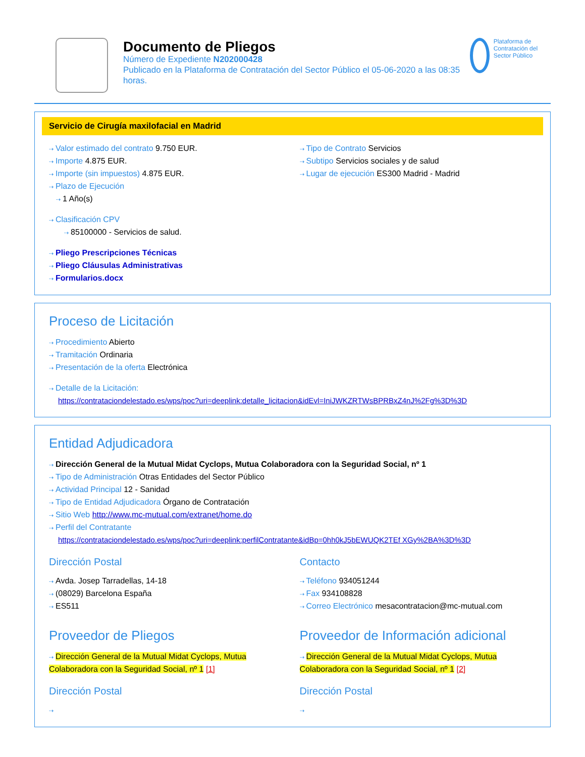Documento de Pliegos
Número de Expediente N202000428
Publicado en la Plataforma de Contratación del Sector Público el 05-06-2020 a las 08:35 horas.
Plataforma de Contratación del Sector Público
Servicio de Cirugía maxilofacial en Madrid
⇢ Valor estimado del contrato 9.750 EUR.
⇢ Importe 4.875 EUR.
⇢ Importe (sin impuestos) 4.875 EUR.
⇢ Plazo de Ejecución
⇢ 1 Año(s)
⇢ Clasificación CPV
⇢ 85100000 - Servicios de salud.
⇢ Pliego Prescripciones Técnicas
⇢ Pliego Cláusulas Administrativas
⇢ Formularios.docx
⇢ Tipo de Contrato Servicios
⇢ Subtipo Servicios sociales y de salud
⇢ Lugar de ejecución ES300 Madrid - Madrid
Proceso de Licitación
⇢ Procedimiento Abierto
⇢ Tramitación Ordinaria
⇢ Presentación de la oferta Electrónica
⇢ Detalle de la Licitación:
https://contrataciondelestado.es/wps/poc?uri=deeplink:detalle_licitacion&idEvl=IniJWKZRTWsBPRBxZ4nJ%2Fg%3D%3D
Entidad Adjudicadora
⇢ Dirección General de la Mutual Midat Cyclops, Mutua Colaboradora con la Seguridad Social, nº 1
⇢ Tipo de Administración Otras Entidades del Sector Público
⇢ Actividad Principal 12 - Sanidad
⇢ Tipo de Entidad Adjudicadora Órgano de Contratación
⇢ Sitio Web http://www.mc-mutual.com/extranet/home.do
⇢ Perfil del Contratante
https://contrataciondelestado.es/wps/poc?uri=deeplink:perfilContratante&idBp=0hh0kJ5bEWUQK2TEf XGy%2BA%3D%3D
Dirección Postal
⇢ Avda. Josep Tarradellas, 14-18
⇢ (08029) Barcelona España
⇢ ES511
Contacto
⇢ Teléfono 934051244
⇢ Fax 934108828
⇢ Correo Electrónico mesacontratacion@mc-mutual.com
Proveedor de Pliegos
⇢ Dirección General de la Mutual Midat Cyclops, Mutua Colaboradora con la Seguridad Social, nº 1 [1]
Dirección Postal
⇢
Proveedor de Información adicional
⇢ Dirección General de la Mutual Midat Cyclops, Mutua Colaboradora con la Seguridad Social, nº 1 [2]
Dirección Postal
⇢